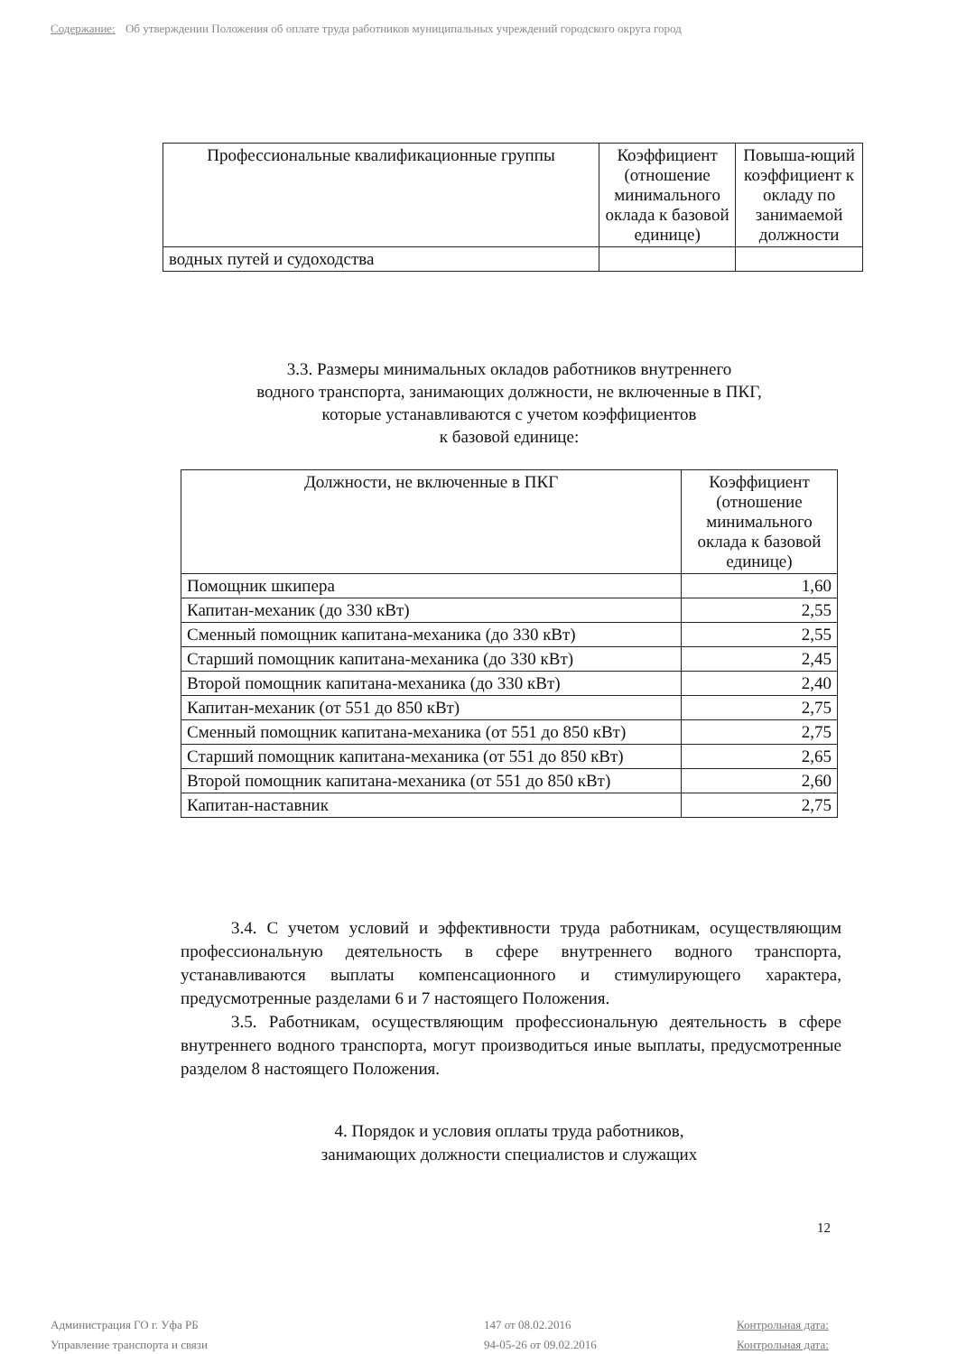Содержание: Об утверждении Положения об оплате труда работников муниципальных учреждений городского округа город
| Профессиональные квалификационные группы | Коэффициент (отношение минимального оклада к базовой единице) | Повыша-ющий коэффициент к окладу по занимаемой должности |
| --- | --- | --- |
| водных путей и судоходства | | |
3.3. Размеры минимальных окладов работников внутреннего
водного транспорта, занимающих должности, не включенные в ПКГ,
которые устанавливаются с учетом коэффициентов
к базовой единице:
| Должности, не включенные в ПКГ | Коэффициент (отношение минимального оклада к базовой единице) |
| --- | --- |
| Помощник шкипера | 1,60 |
| Капитан-механик (до 330 кВт) | 2,55 |
| Сменный помощник капитана-механика (до 330 кВт) | 2,55 |
| Старший помощник капитана-механика (до 330 кВт) | 2,45 |
| Второй помощник капитана-механика (до 330 кВт) | 2,40 |
| Капитан-механик (от 551 до 850 кВт) | 2,75 |
| Сменный помощник капитана-механика (от 551 до 850 кВт) | 2,75 |
| Старший помощник капитана-механика (от 551 до 850 кВт) | 2,65 |
| Второй помощник капитана-механика (от 551 до 850 кВт) | 2,60 |
| Капитан-наставник | 2,75 |
3.4. С учетом условий и эффективности труда работникам, осуществляющим профессиональную деятельность в сфере внутреннего водного транспорта, устанавливаются выплаты компенсационного и стимулирующего характера, предусмотренные разделами 6 и 7 настоящего Положения.
3.5. Работникам, осуществляющим профессиональную деятельность в сфере внутреннего водного транспорта, могут производиться иные выплаты, предусмотренные разделом 8 настоящего Положения.
4. Порядок и условия оплаты труда работников,
занимающих должности специалистов и служащих
12
Администрация ГО г. Уфа РБ 147 от 08.02.2016 Контрольная дата: Управление транспорта и связи 94-05-26 от 09.02.2016 Контрольная дата: